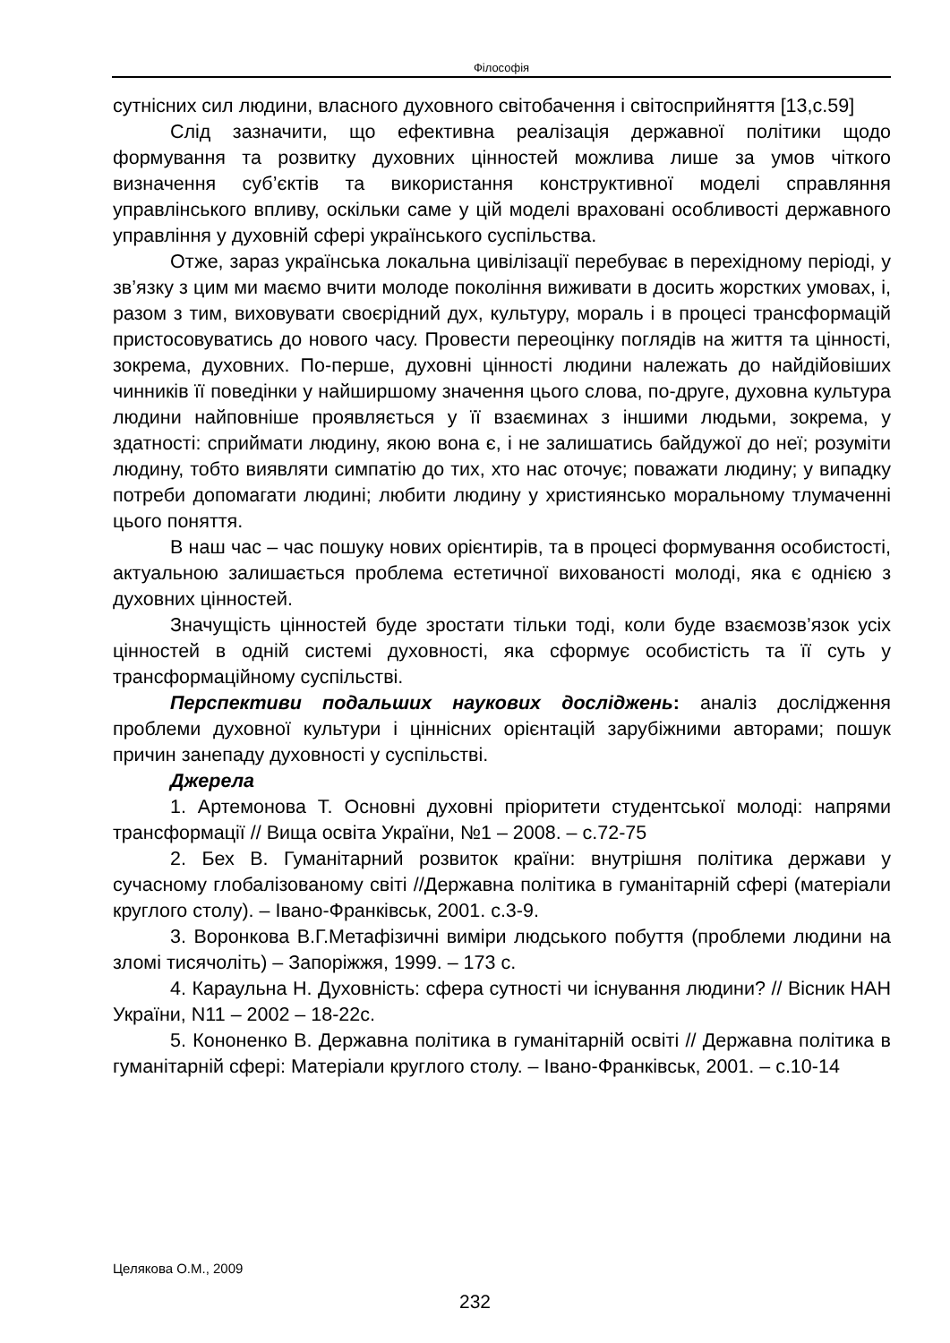Філософія
сутнісних сил людини, власного духовного світобачення і світосприйняття [13,с.59]
Слід зазначити, що ефективна реалізація державної політики щодо формування та розвитку духовних цінностей можлива лише за умов чіткого визначення суб’єктів та використання конструктивної моделі справляння управлінського впливу, оскільки саме у цій моделі враховані особливості державного управління у духовній сфері українського суспільства.
Отже, зараз українська локальна цивілізації перебуває в перехідному періоді, у зв’язку з цим ми маємо вчити молоде покоління виживати в досить жорстких умовах, і, разом з тим, виховувати своєрідний дух, культуру, мораль і в процесі трансформацій пристосовуватись до нового часу. Провести переоцінку поглядів на життя та цінності, зокрема, духовних. По-перше, духовні цінності людини належать до найдійовіших чинників її поведінки у найширшому значення цього слова, по-друге, духовна культура людини найповніше проявляється у її взаєминах з іншими людьми, зокрема, у здатності: сприймати людину, якою вона є, і не залишатись байдужої до неї; розуміти людину, тобто виявляти симпатію до тих, хто нас оточує; поважати людину; у випадку потреби допомагати людині; любити людину у християнсько моральному тлумаченні цього поняття.
В наш час – час пошуку нових орієнтирів, та в процесі формування особистості, актуальною залишається проблема естетичної вихованості молоді, яка є однією з духовних цінностей.
Значущість цінностей буде зростати тільки тоді, коли буде взаємозв’язок усіх цінностей в одній системі духовності, яка сформує особистість та її суть у трансформаційному суспільстві.
Перспективи подальших наукових досліджень: аналіз дослідження проблеми духовної культури і ціннісних орієнтацій зарубіжними авторами; пошук причин занепаду духовності у суспільстві.
Джерела
1. Артемонова Т. Основні духовні пріоритети студентської молоді: напрями трансформації // Вища освіта України, №1 – 2008. – с.72-75
2. Бех В. Гуманітарний розвиток країни: внутрішня політика держави у сучасному глобалізованому світі //Державна політика в гуманітарній сфері (матеріали круглого столу). – Івано-Франківськ, 2001. с.3-9.
3. Воронкова В.Г.Метафізичні виміри людського побуття (проблеми людини на зломі тисячоліть) – Запоріжжя, 1999. – 173 с.
4. Караульна Н. Духовність: сфера сутності чи існування людини? // Вісник НАН України, N11 – 2002 – 18-22с.
5. Кононенко В. Державна політика в гуманітарній освіті // Державна політика в гуманітарній сфері: Матеріали круглого столу. – Івано-Франківськ, 2001. – с.10-14
Целякова О.М., 2009
232